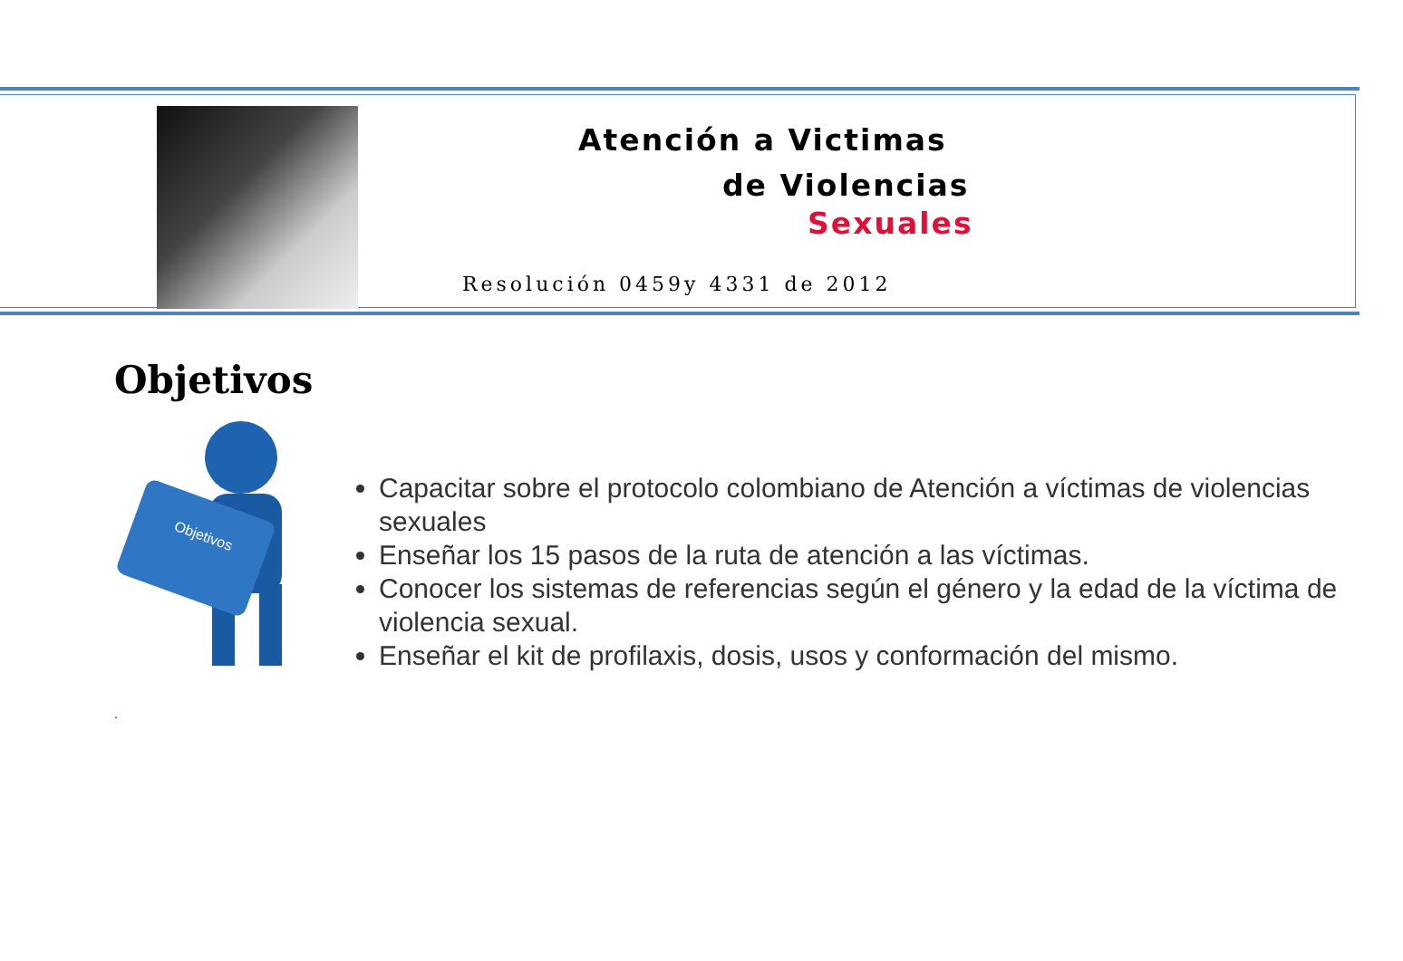Atención a Victimas
de Violencias
Sexuales
Resolución 0459y 4331 de 2012
Objetivos
Objetivos
Capacitar sobre el protocolo colombiano de Atención a víctimas de violencias sexuales
Enseñar los 15 pasos de la ruta de atención a las víctimas.
Conocer los sistemas de referencias según el género y la edad de la víctima de violencia sexual.
Enseñar el kit de profilaxis, dosis, usos y conformación del mismo.
.